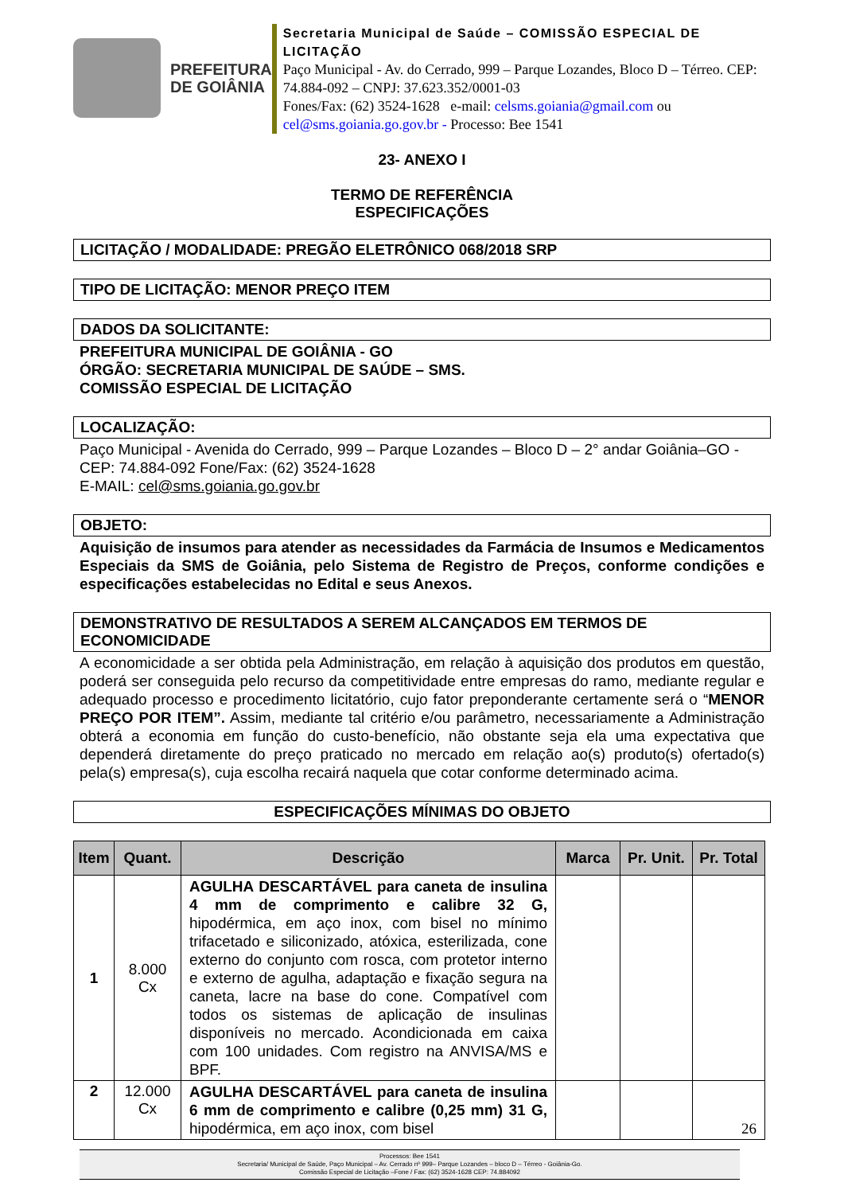PREFEITURA
DE GOIÂNIA
Secretaria Municipal de Saúde – COMISSÃO ESPECIAL DE LICITAÇÃO
Paço Municipal - Av. do Cerrado, 999 – Parque Lozandes, Bloco D – Térreo. CEP: 74.884-092 – CNPJ: 37.623.352/0001-03
Fones/Fax: (62) 3524-1628 e-mail: celsms.goiania@gmail.com ou cel@sms.goiania.go.gov.br - Processo: Bee 1541
23- ANEXO I
TERMO DE REFERÊNCIA
ESPECIFICAÇÕES
LICITAÇÃO / MODALIDADE: PREGÃO ELETRÔNICO 068/2018 SRP
TIPO DE LICITAÇÃO: MENOR PREÇO ITEM
DADOS DA SOLICITANTE:
PREFEITURA MUNICIPAL DE GOIÂNIA - GO
ÓRGÃO: SECRETARIA MUNICIPAL DE SAÚDE – SMS.
COMISSÃO ESPECIAL DE LICITAÇÃO
LOCALIZAÇÃO:
Paço Municipal - Avenida do Cerrado, 999 – Parque Lozandes – Bloco D – 2° andar Goiânia–GO - CEP: 74.884-092 Fone/Fax: (62) 3524-1628
E-MAIL: cel@sms.goiania.go.gov.br
OBJETO:
Aquisição de insumos para atender as necessidades da Farmácia de Insumos e Medicamentos Especiais da SMS de Goiânia, pelo Sistema de Registro de Preços, conforme condições e especificações estabelecidas no Edital e seus Anexos.
DEMONSTRATIVO DE RESULTADOS A SEREM ALCANÇADOS EM TERMOS DE ECONOMICIDADE
A economicidade a ser obtida pela Administração, em relação à aquisição dos produtos em questão, poderá ser conseguida pelo recurso da competitividade entre empresas do ramo, mediante regular e adequado processo e procedimento licitatório, cujo fator preponderante certamente será o “MENOR PREÇO POR ITEM”. Assim, mediante tal critério e/ou parâmetro, necessariamente a Administração obterá a economia em função do custo-benefício, não obstante seja ela uma expectativa que dependerá diretamente do preço praticado no mercado em relação ao(s) produto(s) ofertado(s) pela(s) empresa(s), cuja escolha recairá naquela que cotar conforme determinado acima.
ESPECIFICAÇÕES MÍNIMAS DO OBJETO
| Item | Quant. | Descrição | Marca | Pr. Unit. | Pr. Total |
| --- | --- | --- | --- | --- | --- |
| 1 | 8.000 Cx | AGULHA DESCARTÁVEL para caneta de insulina 4 mm de comprimento e calibre 32 G, hipodérmica, em aço inox, com bisel no mínimo trifacetado e siliconizado, atóxica, esterilizada, cone externo do conjunto com rosca, com protetor interno e externo de agulha, adaptação e fixação segura na caneta, lacre na base do cone. Compatível com todos os sistemas de aplicação de insulinas disponíveis no mercado. Acondicionada em caixa com 100 unidades. Com registro na ANVISA/MS e BPF. | | | |
| 2 | 12.000 Cx | AGULHA DESCARTÁVEL para caneta de insulina 6 mm de comprimento e calibre (0,25 mm) 31 G, hipodérmica, em aço inox, com bisel | | | 26 |
Processos: Bee 1541
Secretaria/ Municipal de Saúde, Paço Municipal – Av. Cerrado nº 999– Parque Lozandes – bloco D – Térreo - Goiânia-Go.
Comissão Especial de Licitação –Fone / Fax: (62) 3524-1628 CEP: 74.884092